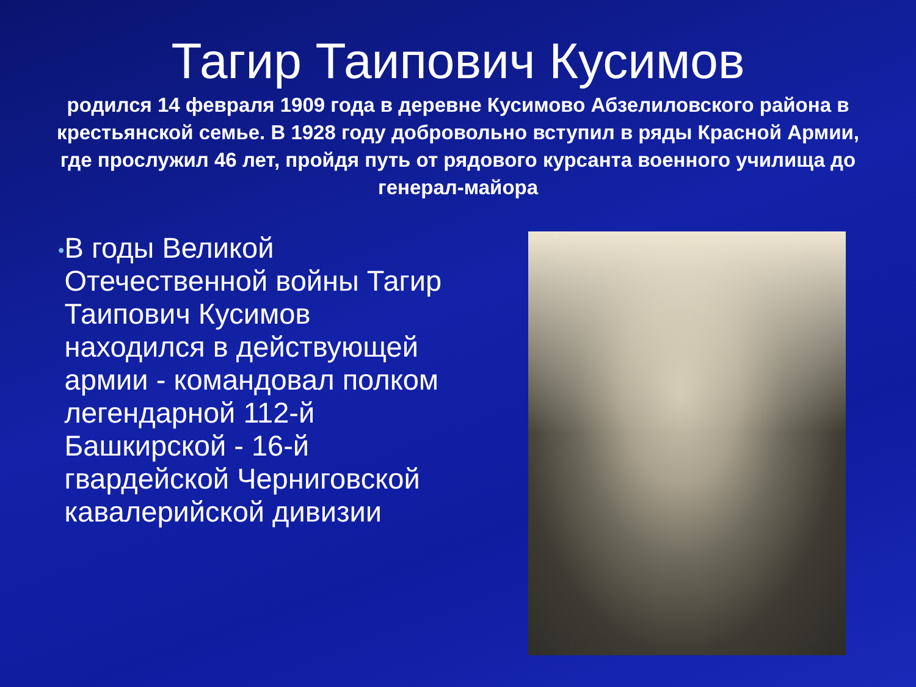Тагир Таипович Кусимов
родился 14 февраля 1909 года в деревне Кусимово Абзелиловского района в крестьянской семье. В 1928 году добровольно вступил в ряды Красной Армии, где прослужил 46 лет, пройдя путь от рядового курсанта военного училища до генерал-майора
•
В годы Великой Отечественной войны Тагир Таипович Кусимов находился в действующей армии - командовал полком легендарной 112-й Башкирской - 16-й гвардейской Черниговской кавалерийской дивизии